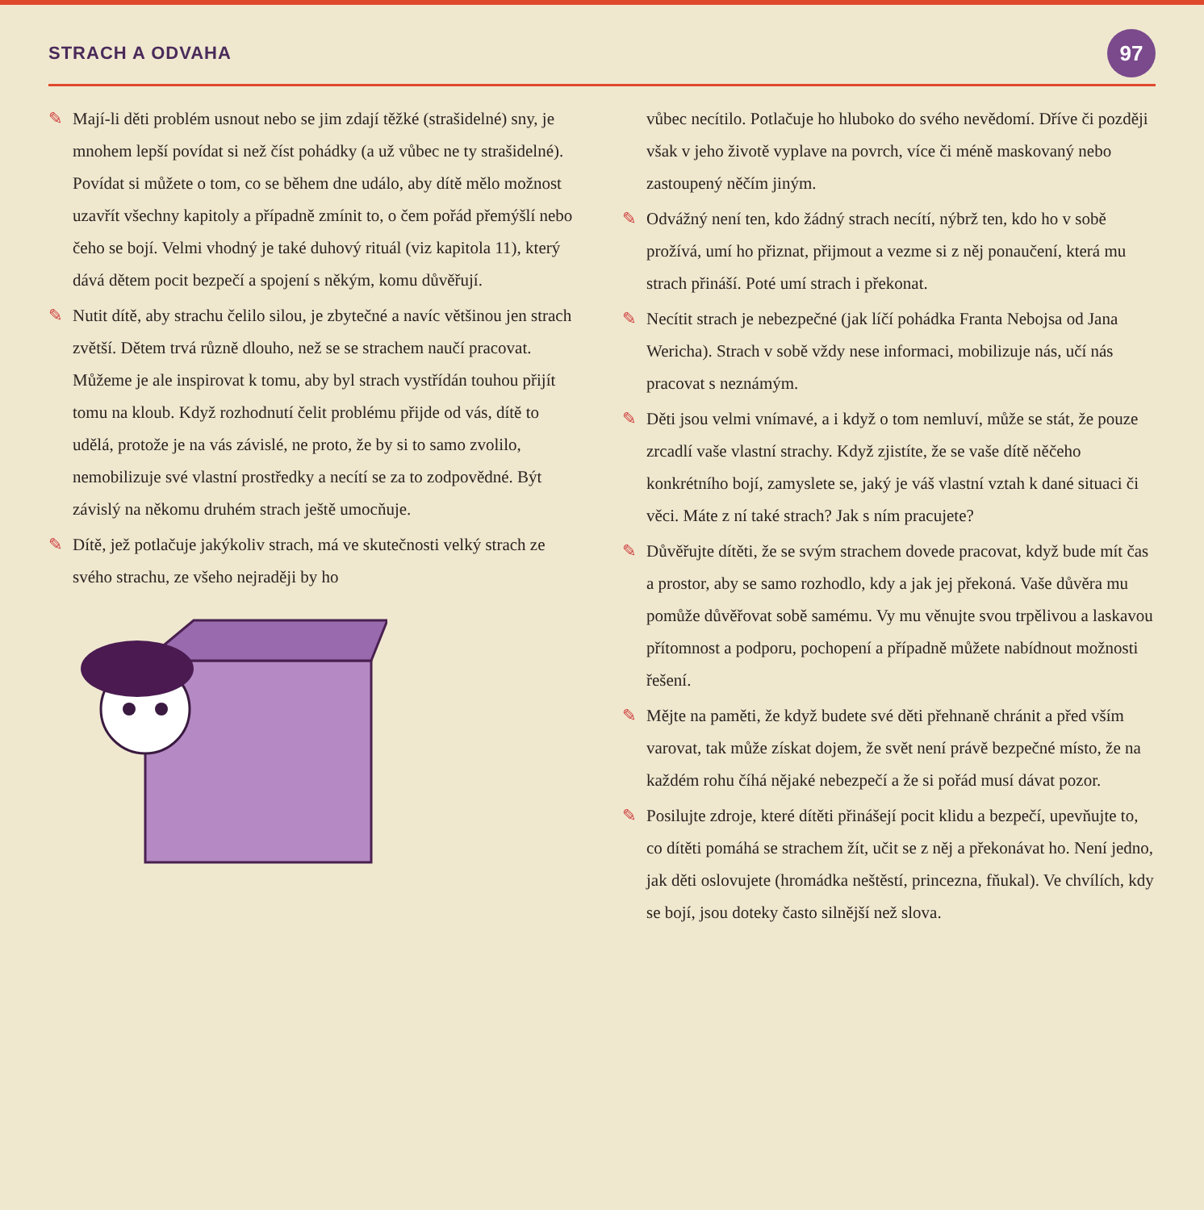STRACH A ODVAHA
97
✎ Mají-li děti problém usnout nebo se jim zdají těžké (strašidelné) sny, je mnohem lepší povídat si než číst pohádky (a už vůbec ne ty strašidelné). Povídat si můžete o tom, co se během dne událo, aby dítě mělo možnost uzavřít všechny kapitoly a případně zmínit to, o čem pořád přemýšlí nebo čeho se bojí. Velmi vhodný je také duhový rituál (viz kapitola 11), který dává dětem pocit bezpečí a spojení s někým, komu důvěřují.
✎ Nutit dítě, aby strachu čelilo silou, je zbytečné a navíc většinou jen strach zvětší. Dětem trvá různě dlouho, než se se strachem naučí pracovat. Můžeme je ale inspirovat k tomu, aby byl strach vystřídán touhou přijít tomu na kloub. Když rozhodnutí čelit problému přijde od vás, dítě to udělá, protože je na vás závislé, ne proto, že by si to samo zvolilo, nemobilizuje své vlastní prostředky a necítí se za to zodpovědné. Být závislý na někomu druhém strach ještě umocňuje.
✎ Dítě, jež potlačuje jakýkoliv strach, má ve skutečnosti velký strach ze svého strachu, ze všeho nejraději by ho
vůbec necítilo. Potlačuje ho hluboko do svého nevědomí. Dříve či později však v jeho životě vyplave na povrch, více či méně maskovaný nebo zastoupený něčím jiným.
✎ Odvážný není ten, kdo žádný strach necítí, nýbrž ten, kdo ho v sobě prožívá, umí ho přiznat, přijmout a vezme si z něj ponaučení, která mu strach přináší. Poté umí strach i překonat.
✎ Necítit strach je nebezpečné (jak líčí pohádka Franta Nebojsa od Jana Wericha). Strach v sobě vždy nese informaci, mobilizuje nás, učí nás pracovat s neznámým.
✎ Děti jsou velmi vnímavé, a i když o tom nemluví, může se stát, že pouze zrcadlí vaše vlastní strachy. Když zjistíte, že se vaše dítě něčeho konkrétního bojí, zamyslete se, jaký je váš vlastní vztah k dané situaci či věci. Máte z ní také strach? Jak s ním pracujete?
✎ Důvěřujte dítěti, že se svým strachem dovede pracovat, když bude mít čas a prostor, aby se samo rozhodlo, kdy a jak jej překoná. Vaše důvěra mu pomůže důvěřovat sobě samému. Vy mu věnujte svou trpělivou a laskavou přítomnost a podporu, pochopení a případně můžete nabídnout možnosti řešení.
✎ Mějte na paměti, že když budete své děti přehnaně chránit a před vším varovat, tak může získat dojem, že svět není právě bezpečné místo, že na každém rohu číhá nějaké nebezpečí a že si pořád musí dávat pozor.
✎ Posilujte zdroje, které dítěti přinášejí pocit klidu a bezpečí, upevňujte to, co dítěti pomáhá se strachem žít, učit se z něj a překonávat ho. Není jedno, jak děti oslovujete (hromádka neštěstí, princezna, fňukal). Ve chvílích, kdy se bojí, jsou doteky často silnější než slova.